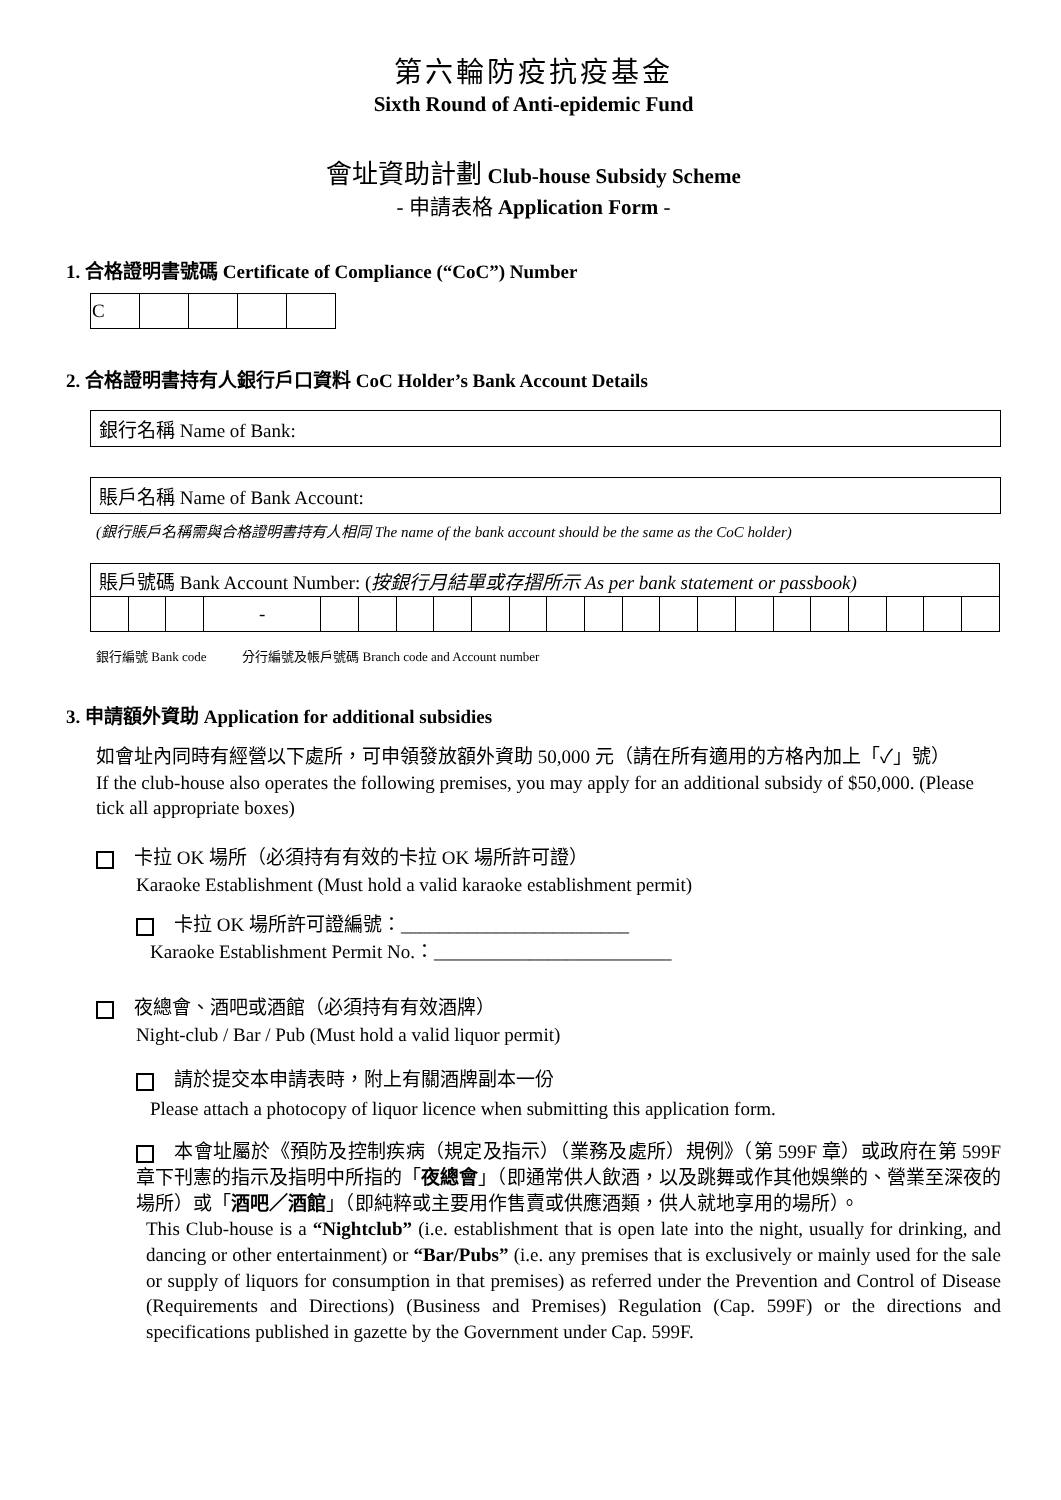第六輪防疫抗疫基金
Sixth Round of Anti-epidemic Fund
會址資助計劃 Club-house Subsidy Scheme
- 申請表格 Application Form -
1. 合格證明書號碼 Certificate of Compliance (“CoC”) Number
| C | | | | |
2. 合格證明書持有人銀行戶口資料 CoC Holder’s Bank Account Details
銀行名稱 Name of Bank:
賬戶名稱 Name of Bank Account:
(銀行賬戶名稱需與合格證明書持有人相同 The name of the bank account should be the same as the CoC holder)
| 賬戶號碼 Bank Account Number: ( 按銀行月結單或存摺所示 As per bank statement or passbook) | | | | | | | | | | | | | | | | | | | | | |
| | | | - | | | | | | | | | | | | | | | | | | |
銀行編號 Bank code 分行編號及帳戶號碼 Branch code and Account number
3. 申請額外資助 Application for additional subsidies
如會址內同時有經營以下處所，可申領發放額外資助 50,000 元（請在所有適用的方格內加上「✓」號）
If the club-house also operates the following premises, you may apply for an additional subsidy of $50,000. (Please tick all appropriate boxes)
卡拉 OK 場所（必須持有有效的卡拉 OK 場所許可證）
Karaoke Establishment (Must hold a valid karaoke establishment permit)
卡拉 OK 場所許可證編號：________________________
Karaoke Establishment Permit No.：_________________________
夜總會、酒吧或酒館（必須持有有效酒牌）
Night-club / Bar / Pub (Must hold a valid liquor permit)
請於提交本申請表時，附上有關酒牌副本一份
Please attach a photocopy of liquor licence when submitting this application form.
本會址屬於《預防及控制疾病（規定及指示）（業務及處所）規例》（第 599F 章）或政府在第 599F 章下刊憲的指示及指明中所指的「夜總會」（即通常供人飲酒，以及跳舞或作其他娛樂的、營業至深夜的場所）或「酒吧／酒館」（即純粹或主要用作售賣或供應酒類，供人就地享用的場所）。
This Club-house is a “Nightclub” (i.e. establishment that is open late into the night, usually for drinking, and dancing or other entertainment) or “Bar/Pubs” (i.e. any premises that is exclusively or mainly used for the sale or supply of liquors for consumption in that premises) as referred under the Prevention and Control of Disease (Requirements and Directions) (Business and Premises) Regulation (Cap. 599F) or the directions and specifications published in gazette by the Government under Cap. 599F.